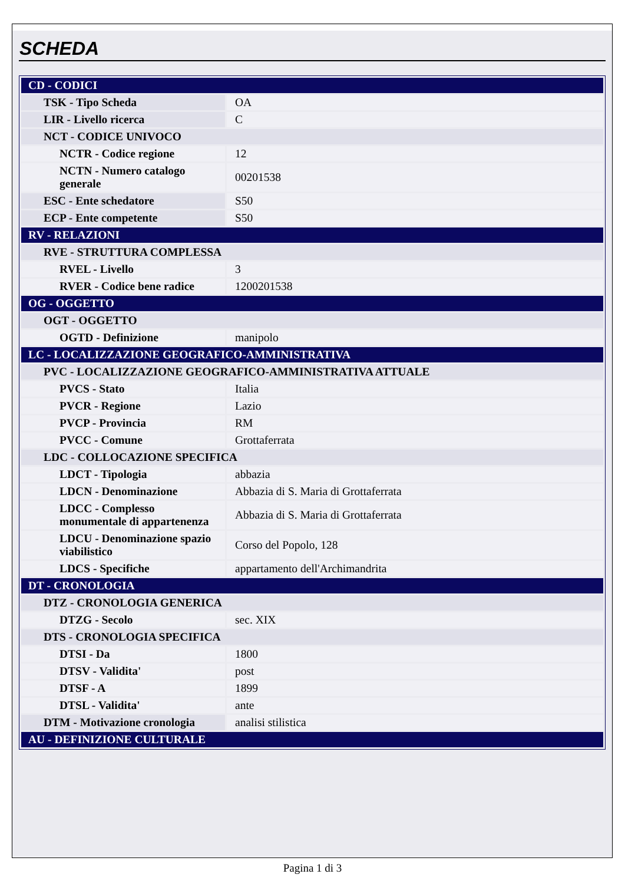SCHEDA
| CD - CODICI | |
| TSK - Tipo Scheda | OA |
| LIR - Livello ricerca | C |
| NCT - CODICE UNIVOCO | |
| NCTR - Codice regione | 12 |
| NCTN - Numero catalogo generale | 00201538 |
| ESC - Ente schedatore | S50 |
| ECP - Ente competente | S50 |
| RV - RELAZIONI | |
| RVE - STRUTTURA COMPLESSA | |
| RVEL - Livello | 3 |
| RVER - Codice bene radice | 1200201538 |
| OG - OGGETTO | |
| OGT - OGGETTO | |
| OGTD - Definizione | manipolo |
| LC - LOCALIZZAZIONE GEOGRAFICO-AMMINISTRATIVA | |
| PVC - LOCALIZZAZIONE GEOGRAFICO-AMMINISTRATIVA ATTUALE | |
| PVCS - Stato | Italia |
| PVCR - Regione | Lazio |
| PVCP - Provincia | RM |
| PVCC - Comune | Grottaferrata |
| LDC - COLLOCAZIONE SPECIFICA | |
| LDCT - Tipologia | abbazia |
| LDCN - Denominazione | Abbazia di S. Maria di Grottaferrata |
| LDCC - Complesso monumentale di appartenenza | Abbazia di S. Maria di Grottaferrata |
| LDCU - Denominazione spazio viabilistico | Corso del Popolo, 128 |
| LDCS - Specifiche | appartamento dell'Archimandrita |
| DT - CRONOLOGIA | |
| DTZ - CRONOLOGIA GENERICA | |
| DTZG - Secolo | sec. XIX |
| DTS - CRONOLOGIA SPECIFICA | |
| DTSI - Da | 1800 |
| DTSV - Validita' | post |
| DTSF - A | 1899 |
| DTSL - Validita' | ante |
| DTM - Motivazione cronologia | analisi stilistica |
| AU - DEFINIZIONE CULTURALE | |
Pagina 1 di 3